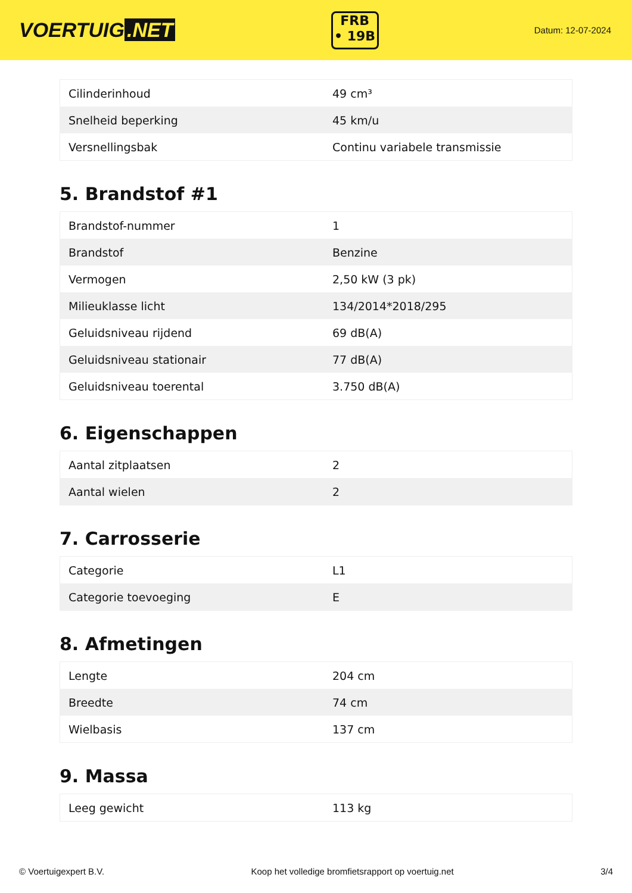VOERTUIG.NET
FRB
• 19B
Datum: 12-07-2024
| Cilinderinhoud | 49 cm³ |
| Snelheid beperking | 45 km/u |
| Versnellingsbak | Continu variabele transmissie |
5. Brandstof #1
| Brandstof-nummer | 1 |
| Brandstof | Benzine |
| Vermogen | 2,50 kW (3 pk) |
| Milieuklasse licht | 134/2014*2018/295 |
| Geluidsniveau rijdend | 69 dB(A) |
| Geluidsniveau stationair | 77 dB(A) |
| Geluidsniveau toerental | 3.750 dB(A) |
6. Eigenschappen
| Aantal zitplaatsen | 2 |
| Aantal wielen | 2 |
7. Carrosserie
| Categorie | L1 |
| Categorie toevoeging | E |
8. Afmetingen
| Lengte | 204 cm |
| Breedte | 74 cm |
| Wielbasis | 137 cm |
9. Massa
| Leeg gewicht | 113 kg |
© Voertuigexpert B.V. Koop het volledige bromfietsrapport op voertuig.net 3/4